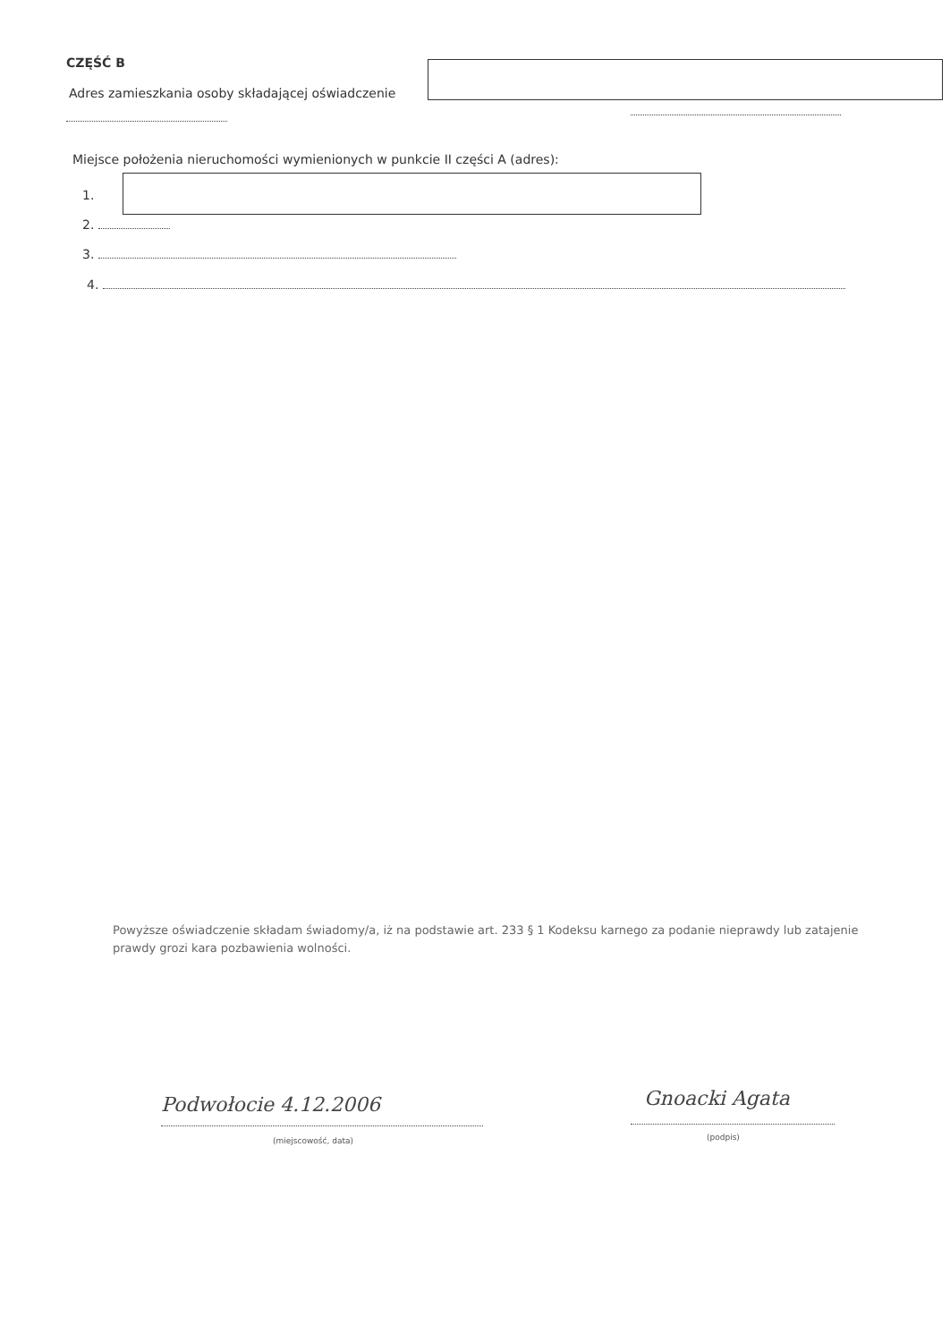CZĘŚĆ B
Adres zamieszkania osoby składającej oświadczenie
Miejsce położenia nieruchomości wymienionych w punkcie II części A (adres):
1.
2.
3.
4.
Powyższe oświadczenie składam świadomy/a, iż na podstawie art. 233 § 1 Kodeksu karnego za podanie nieprawdy lub zatajenie prawdy grozi kara pozbawienia wolności.
Podwołocie 4.12.2006
(miejscowość, data)
Gnoacki Agata
(podpis)